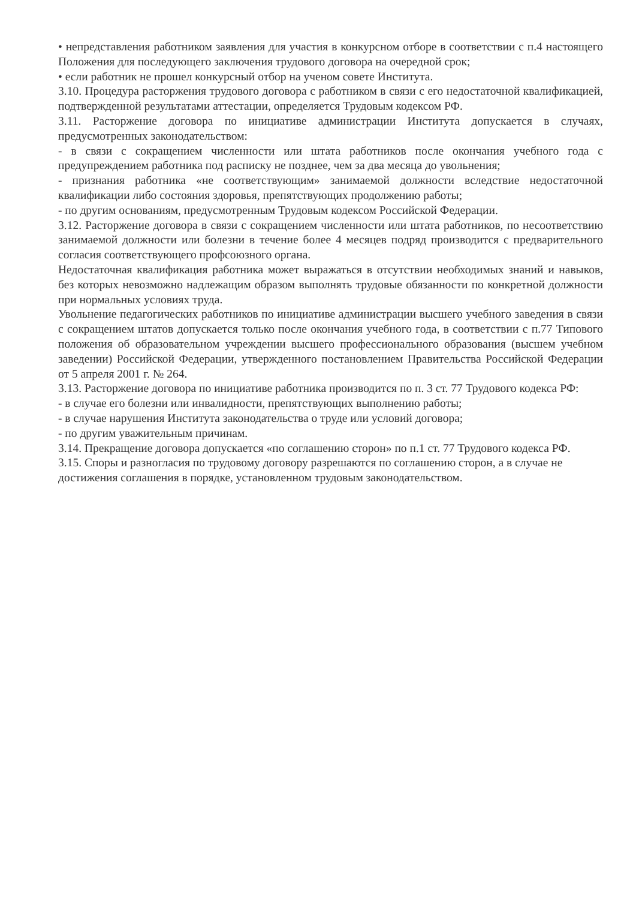• непредставления работником заявления для участия в конкурсном отборе в соответствии с п.4 настоящего Положения для последующего заключения трудового договора на очередной срок;
• если работник не прошел конкурсный отбор на ученом совете Института.
3.10. Процедура расторжения трудового договора с работником в связи с его недостаточной квалификацией, подтвержденной результатами аттестации, определяется Трудовым кодексом РФ.
3.11. Расторжение договора по инициативе администрации Института допускается в случаях, предусмотренных законодательством:
- в связи с сокращением численности или штата работников после окончания учебного года с предупреждением работника под расписку не позднее, чем за два месяца до увольнения;
- признания работника «не соответствующим» занимаемой должности вследствие недостаточной квалификации либо состояния здоровья, препятствующих продолжению работы;
- по другим основаниям, предусмотренным Трудовым кодексом Российской Федерации.
3.12. Расторжение договора в связи с сокращением численности или штата работников, по несоответствию занимаемой должности или болезни в течение более 4 месяцев подряд производится с предварительного согласия соответствующего профсоюзного органа.
Недостаточная квалификация работника может выражаться в отсутствии необходимых знаний и навыков, без которых невозможно надлежащим образом выполнять трудовые обязанности по конкретной должности при нормальных условиях труда.
Увольнение педагогических работников по инициативе администрации высшего учебного заведения в связи с сокращением штатов допускается только после окончания учебного года, в соответствии с п.77 Типового положения об образовательном учреждении высшего профессионального образования (высшем учебном заведении) Российской Федерации, утвержденного постановлением Правительства Российской Федерации от 5 апреля 2001 г. № 264.
3.13. Расторжение договора по инициативе работника производится по п. 3 ст. 77 Трудового кодекса РФ:
- в случае его болезни или инвалидности, препятствующих выполнению работы;
- в случае нарушения Института законодательства о труде или условий договора;
- по другим уважительным причинам.
3.14. Прекращение договора допускается «по соглашению сторон» по п.1 ст. 77 Трудового кодекса РФ.
3.15. Споры и разногласия по трудовому договору разрешаются по соглашению сторон, а в случае не достижения соглашения в порядке, установленном трудовым законодательством.